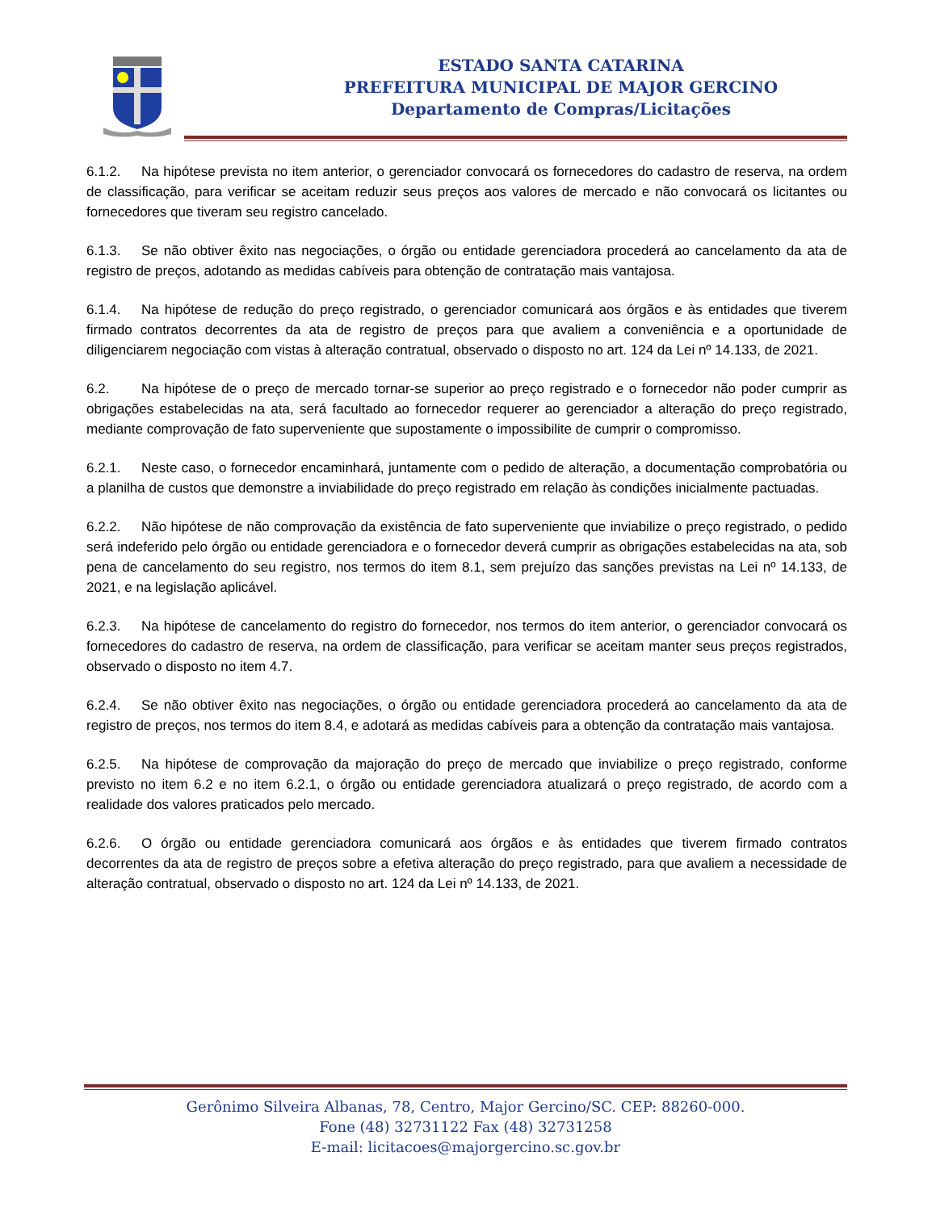ESTADO SANTA CATARINA
PREFEITURA MUNICIPAL DE MAJOR GERCINO
Departamento de Compras/Licitações
6.1.2. Na hipótese prevista no item anterior, o gerenciador convocará os fornecedores do cadastro de reserva, na ordem de classificação, para verificar se aceitam reduzir seus preços aos valores de mercado e não convocará os licitantes ou fornecedores que tiveram seu registro cancelado.
6.1.3. Se não obtiver êxito nas negociações, o órgão ou entidade gerenciadora procederá ao cancelamento da ata de registro de preços, adotando as medidas cabíveis para obtenção de contratação mais vantajosa.
6.1.4. Na hipótese de redução do preço registrado, o gerenciador comunicará aos órgãos e às entidades que tiverem firmado contratos decorrentes da ata de registro de preços para que avaliem a conveniência e a oportunidade de diligenciarem negociação com vistas à alteração contratual, observado o disposto no art. 124 da Lei nº 14.133, de 2021.
6.2. Na hipótese de o preço de mercado tornar-se superior ao preço registrado e o fornecedor não poder cumprir as obrigações estabelecidas na ata, será facultado ao fornecedor requerer ao gerenciador a alteração do preço registrado, mediante comprovação de fato superveniente que supostamente o impossibilite de cumprir o compromisso.
6.2.1. Neste caso, o fornecedor encaminhará, juntamente com o pedido de alteração, a documentação comprobatória ou a planilha de custos que demonstre a inviabilidade do preço registrado em relação às condições inicialmente pactuadas.
6.2.2. Não hipótese de não comprovação da existência de fato superveniente que inviabilize o preço registrado, o pedido será indeferido pelo órgão ou entidade gerenciadora e o fornecedor deverá cumprir as obrigações estabelecidas na ata, sob pena de cancelamento do seu registro, nos termos do item 8.1, sem prejuízo das sanções previstas na Lei nº 14.133, de 2021, e na legislação aplicável.
6.2.3. Na hipótese de cancelamento do registro do fornecedor, nos termos do item anterior, o gerenciador convocará os fornecedores do cadastro de reserva, na ordem de classificação, para verificar se aceitam manter seus preços registrados, observado o disposto no item 4.7.
6.2.4. Se não obtiver êxito nas negociações, o órgão ou entidade gerenciadora procederá ao cancelamento da ata de registro de preços, nos termos do item 8.4, e adotará as medidas cabíveis para a obtenção da contratação mais vantajosa.
6.2.5. Na hipótese de comprovação da majoração do preço de mercado que inviabilize o preço registrado, conforme previsto no item 6.2 e no item 6.2.1, o órgão ou entidade gerenciadora atualizará o preço registrado, de acordo com a realidade dos valores praticados pelo mercado.
6.2.6. O órgão ou entidade gerenciadora comunicará aos órgãos e às entidades que tiverem firmado contratos decorrentes da ata de registro de preços sobre a efetiva alteração do preço registrado, para que avaliem a necessidade de alteração contratual, observado o disposto no art. 124 da Lei nº 14.133, de 2021.
Gerônimo Silveira Albanas, 78, Centro, Major Gercino/SC. CEP: 88260-000.
Fone (48) 32731122 Fax (48) 32731258
E-mail: licitacoes@majorgercino.sc.gov.br